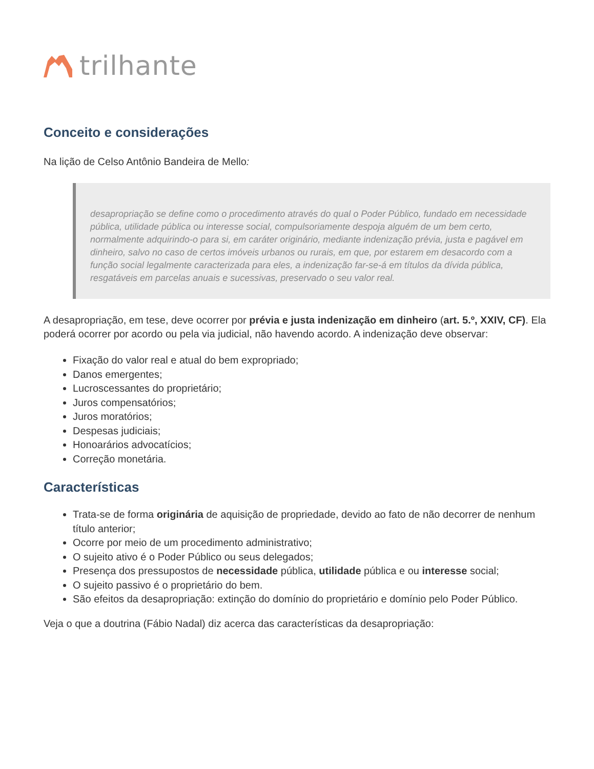trilhante
Conceito e considerações
Na lição de Celso Antônio Bandeira de Mello:
desapropriação se define como o procedimento através do qual o Poder Público, fundado em necessidade pública, utilidade pública ou interesse social, compulsoriamente despoja alguém de um bem certo, normalmente adquirindo-o para si, em caráter originário, mediante indenização prévia, justa e pagável em dinheiro, salvo no caso de certos imóveis urbanos ou rurais, em que, por estarem em desacordo com a função social legalmente caracterizada para eles, a indenização far-se-á em títulos da dívida pública, resgatáveis em parcelas anuais e sucessivas, preservado o seu valor real.
A desapropriação, em tese, deve ocorrer por prévia e justa indenização em dinheiro (art. 5.º, XXIV, CF). Ela poderá ocorrer por acordo ou pela via judicial, não havendo acordo. A indenização deve observar:
Fixação do valor real e atual do bem expropriado;
Danos emergentes;
Lucroscessantes do proprietário;
Juros compensatórios;
Juros moratórios;
Despesas judiciais;
Honoarários advocatícios;
Correção monetária.
Características
Trata-se de forma originária de aquisição de propriedade, devido ao fato de não decorrer de nenhum título anterior;
Ocorre por meio de um procedimento administrativo;
O sujeito ativo é o Poder Público ou seus delegados;
Presença dos pressupostos de necessidade pública, utilidade pública e ou interesse social;
O sujeito passivo é o proprietário do bem.
São efeitos da desapropriação: extinção do domínio do proprietário e domínio pelo Poder Público.
Veja o que a doutrina (Fábio Nadal) diz acerca das características da desapropriação: